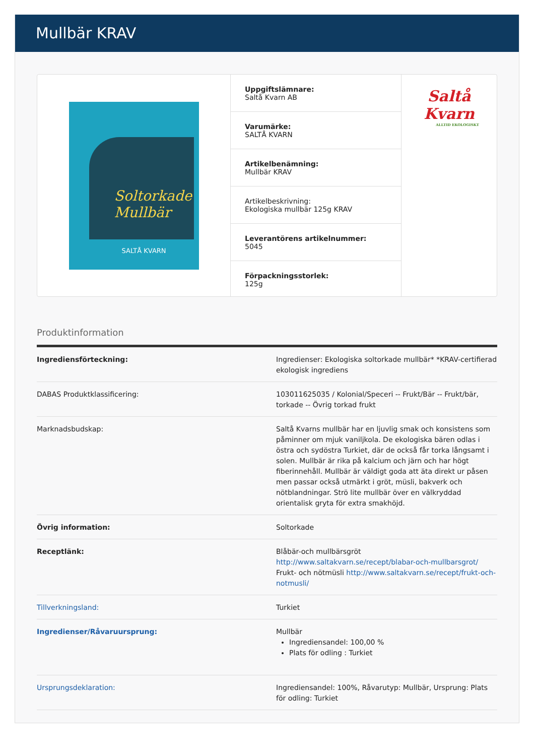Mullbär KRAV
Soltorkade
Mullbär
SALTÅ KVARN
Uppgiftslämnare:
Saltå Kvarn AB
Varumärke:
SALTÅ KVARN
Artikelbenämning:
Mullbär KRAV
Artikelbeskrivning:
Ekologiska mullbär 125g KRAV
Leverantörens artikelnummer:
5045
Förpackningsstorlek:
125g
Saltå Kvarn
ALLTID EKOLOGISKT
Produktinformation
| Ingrediensförteckning: | Ingredienser: Ekologiska soltorkade mullbär* *KRAV-certifierad ekologisk ingrediens |
| DABAS Produktklassificering: | 103011625035 / Kolonial/Speceri -- Frukt/Bär -- Frukt/bär, torkade -- Övrig torkad frukt |
| Marknadsbudskap: | Saltå Kvarns mullbär har en ljuvlig smak och konsistens som påminner om mjuk vaniljkola. De ekologiska bären odlas i östra och sydöstra Turkiet, där de också får torka långsamt i solen. Mullbär är rika på kalcium och järn och har högt fiberinnehåll. Mullbär är väldigt goda att äta direkt ur påsen men passar också utmärkt i gröt, müsli, bakverk och nötblandningar. Strö lite mullbär över en välkryddad orientalisk gryta för extra smakhöjd. |
| Övrig information: | Soltorkade |
| Receptlänk: | Blåbär-och mullbärsgröt http://www.saltakvarn.se/recept/blabar-och-mullbarsgrot/ Frukt- och nötmüsli http://www.saltakvarn.se/recept/frukt-och-notmusli/ |
| Tillverkningsland: | Turkiet |
| Ingredienser/Råvaruursprung: | Mullbär Ingrediensandel: 100,00 % Plats för odling : Turkiet |
| Ursprungsdeklaration: | Ingrediensandel: 100%, Råvarutyp: Mullbär, Ursprung: Plats för odling: Turkiet |